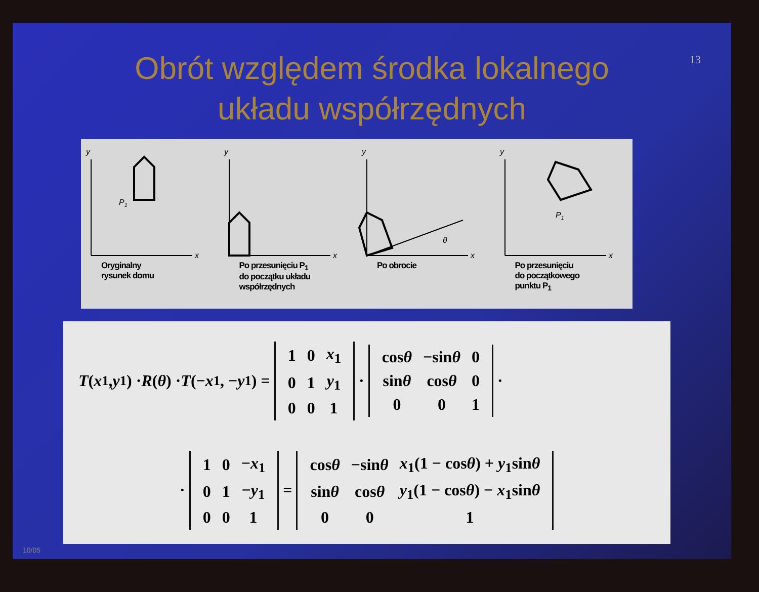13
Obrót względem środka lokalnego
układu współrzędnych
y
x
P1
Oryginalny
rysunek domu
y
x
Po przesunięciu P<sub>1</sub>
do początku układu
współrzędnych
y
x
θ
Po obrocie
y
x
P1
Po przesunięciu
do początkowego
punktu P<sub>1</sub>
T (x<sub>1</sub>, y<sub>1</sub>) · R (θ) · T (− x<sub>1</sub>, − y<sub>1</sub>) =
| 1 | 0 | x<sub>1</sub> |
| 0 | 1 | y<sub>1</sub> |
| 0 | 0 | 1 |
·
| cos θ | −sin θ | 0 |
| sin θ | cos θ | 0 |
| 0 | 0 | 1 |
·
·
| 1 | 0 | − x<sub>1</sub> |
| 0 | 1 | − y<sub>1</sub> |
| 0 | 0 | 1 |
=
| cos θ | −sin θ | x<sub>1</sub>(1 − cos θ ) + y<sub>1</sub>sin θ |
| sin θ | cos θ | y<sub>1</sub>(1 − cos θ ) − x<sub>1</sub>sin θ |
| 0 | 0 | 1 |
10/05